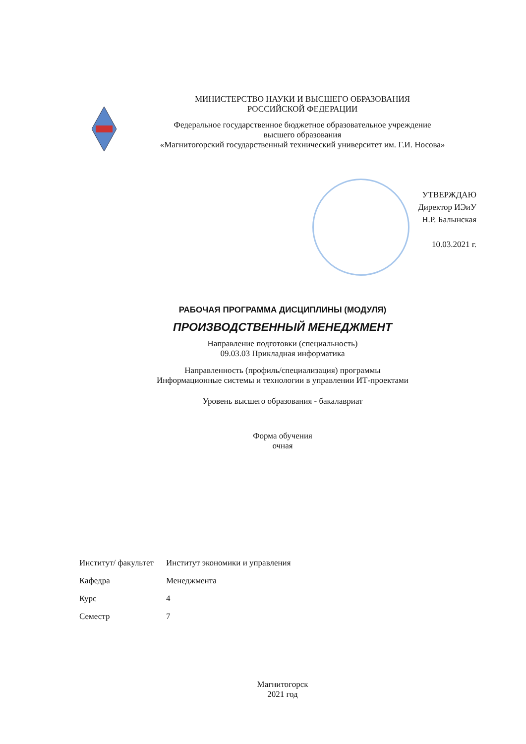МИНИСТЕРСТВО НАУКИ И ВЫСШЕГО ОБРАЗОВАНИЯ
РОССИЙСКОЙ ФЕДЕРАЦИИ
Федеральное государственное бюджетное образовательное учреждение
высшего образования
«Магнитогорский государственный технический университет им. Г.И. Носова»
УТВЕРЖДАЮ
Директор ИЭиУ
Н.Р. Балынская
10.03.2021 г.
РАБОЧАЯ ПРОГРАММА ДИСЦИПЛИНЫ (МОДУЛЯ)
ПРОИЗВОДСТВЕННЫЙ МЕНЕДЖМЕНТ
Направление подготовки (специальность)
09.03.03 Прикладная информатика
Направленность (профиль/специализация) программы
Информационные системы и технологии в управлении ИТ-проектами
Уровень высшего образования - бакалавриат
Форма обучения
очная
| Институт/ факультет | Институт экономики и управления |
| Кафедра | Менеджмента |
| Курс | 4 |
| Семестр | 7 |
Магнитогорск
2021 год